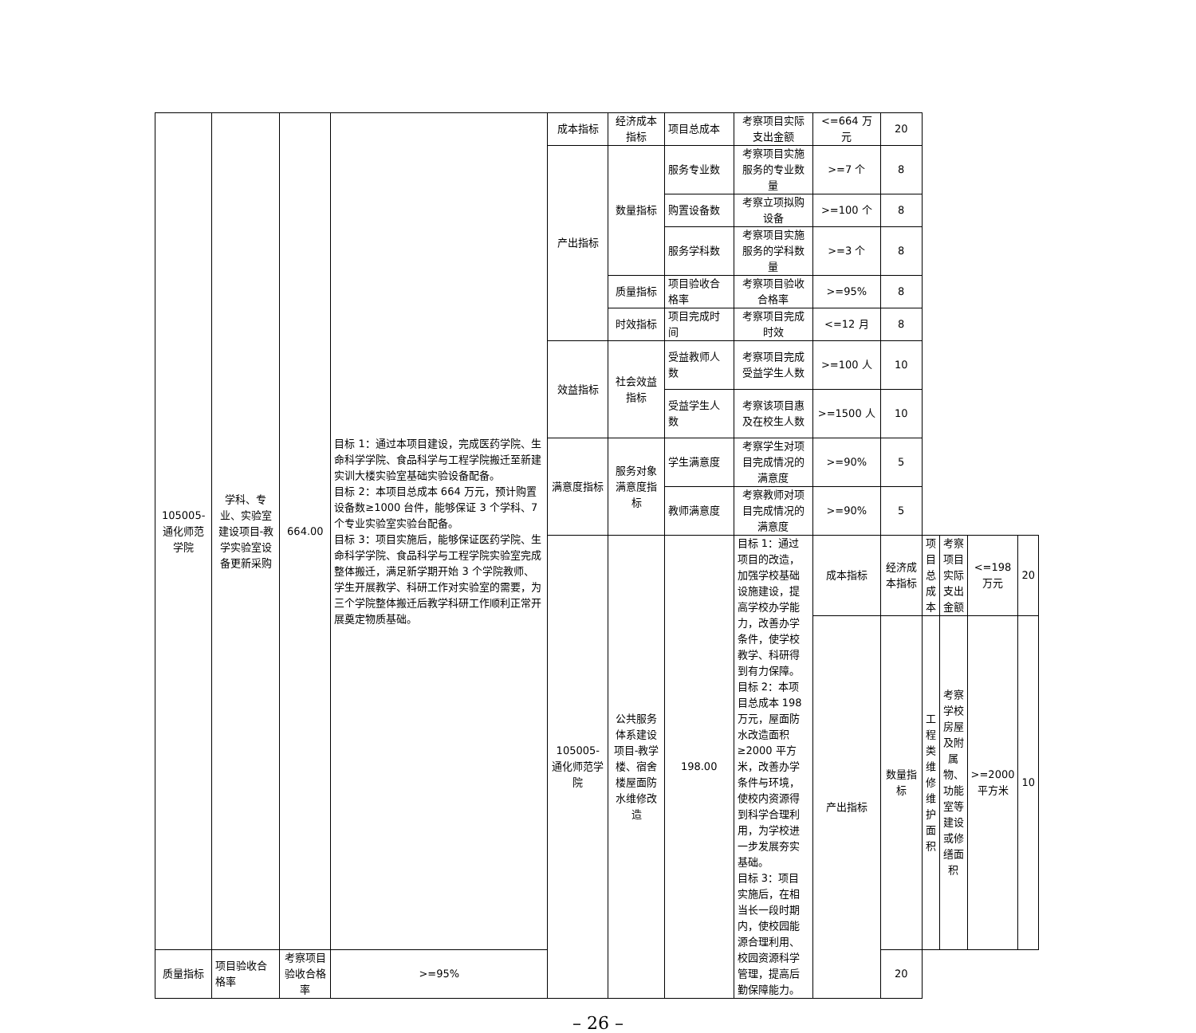| 105005-通化师范学院 | 学科、专业、实验室建设项目-教学实验室设备更新采购 | 664.00 | 目标 1：通过本项目建设，完成医药学院、生命科学学院、食品科学与工程学院搬迁至新建实训大楼实验室基础实验设备配备。 目标 2：本项目总成本 664 万元，预计购置设备数≥1000 台件，能够保证 3 个学科、7 个专业实验室实验台配备。 目标 3：项目实施后，能够保证医药学院、生命科学学院、食品科学与工程学院实验室完成整体搬迁，满足新学期开始 3 个学院教师、学生开展教学、科研工作对实验室的需要，为三个学院整体搬迁后教学科研工作顺利正常开展奠定物质基础。 | 成本指标 | 经济成本指标 | 项目总成本 | 考察项目实际支出金额 | <=664 万元 | 20 | | | | |
| | | | | 产出指标 | 数量指标 | 服务专业数 | 考察项目实施服务的专业数量 | >=7 个 | 8 | | | | |
| | | | | | | 购置设备数 | 考察立项拟购设备 | >=100 个 | 8 | | | | |
| | | | | | | 服务学科数 | 考察项目实施服务的学科数量 | >=3 个 | 8 | | | | |
| | | | | | 质量指标 | 项目验收合格率 | 考察项目验收合格率 | >=95% | 8 | | | | |
| | | | | | 时效指标 | 项目完成时间 | 考察项目完成时效 | <=12 月 | 8 | | | | |
| | | | | 效益指标 | 社会效益指标 | 受益教师人数 | 考察项目完成受益学生人数 | >=100 人 | 10 | | | | |
| | | | | | | 受益学生人数 | 考察该项目惠及在校生人数 | >=1500 人 | 10 | | | | |
| | | | | 满意度指标 | 服务对象满意度指标 | 学生满意度 | 考察学生对项目完成情况的满意度 | >=90% | 5 | | | | |
| | | | | | | 教师满意度 | 考察教师对项目完成情况的满意度 | >=90% | 5 | | | | |
| | | | | 105005-通化师范学院 | 公共服务体系建设项目-教学楼、宿舍楼屋面防水维修改造 | 198.00 | 目标 1：通过项目的改造，加强学校基础设施建设，提高学校办学能力，改善办学条件，使学校教学、科研得到有力保障。 目标 2：本项目总成本 198 万元，屋面防水改造面积≥2000 平方米，改善办学条件与环境，使校内资源得到科学合理利用，为学校进一步发展夯实基础。 目标 3：项目实施后，在相当长一段时期内，使校园能源合理利用、校园资源科学管理，提高后勤保障能力。 | 成本指标 | 经济成本指标 | 项目总成本 | 考察项目实际支出金额 | <=198 万元 | 20 |
| | | | | | | | | 产出指标 | 数量指标 | 工程类维修维护面积 | 考察学校房屋及附属物、功能室等建设或修缮面积 | >=2000 平方米 | 10 |
| 质量指标 | 项目验收合格率 | 考察项目验收合格率 | >=95% | | | | | | 20 | | | | |
– 26 –